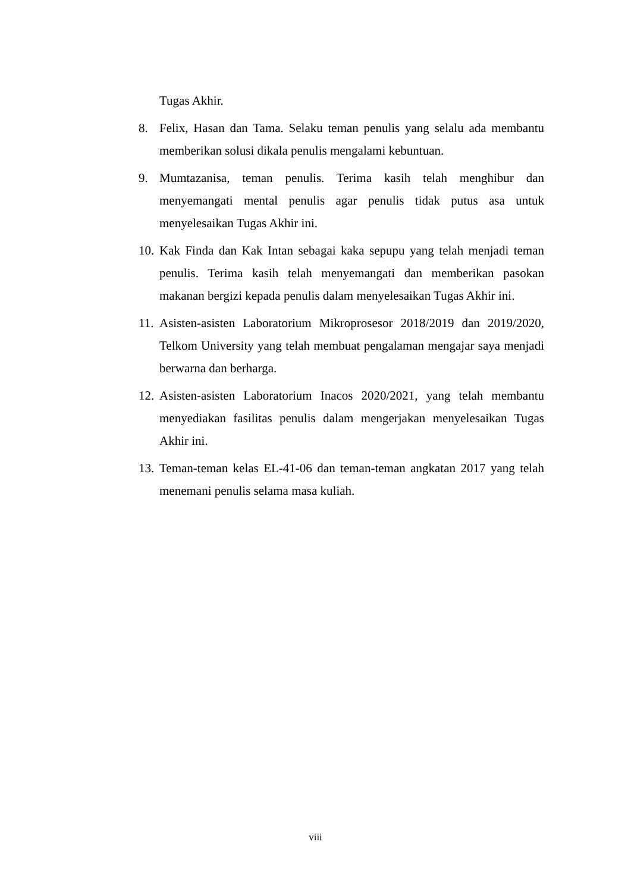Tugas Akhir.
8. Felix, Hasan dan Tama. Selaku teman penulis yang selalu ada membantu memberikan solusi dikala penulis mengalami kebuntuan.
9. Mumtazanisa, teman penulis. Terima kasih telah menghibur dan menyemangati mental penulis agar penulis tidak putus asa untuk menyelesaikan Tugas Akhir ini.
10. Kak Finda dan Kak Intan sebagai kaka sepupu yang telah menjadi teman penulis. Terima kasih telah menyemangati dan memberikan pasokan makanan bergizi kepada penulis dalam menyelesaikan Tugas Akhir ini.
11. Asisten-asisten Laboratorium Mikroprosesor 2018/2019 dan 2019/2020, Telkom University yang telah membuat pengalaman mengajar saya menjadi berwarna dan berharga.
12. Asisten-asisten Laboratorium Inacos 2020/2021, yang telah membantu menyediakan fasilitas penulis dalam mengerjakan menyelesaikan Tugas Akhir ini.
13. Teman-teman kelas EL-41-06 dan teman-teman angkatan 2017 yang telah menemani penulis selama masa kuliah.
viii